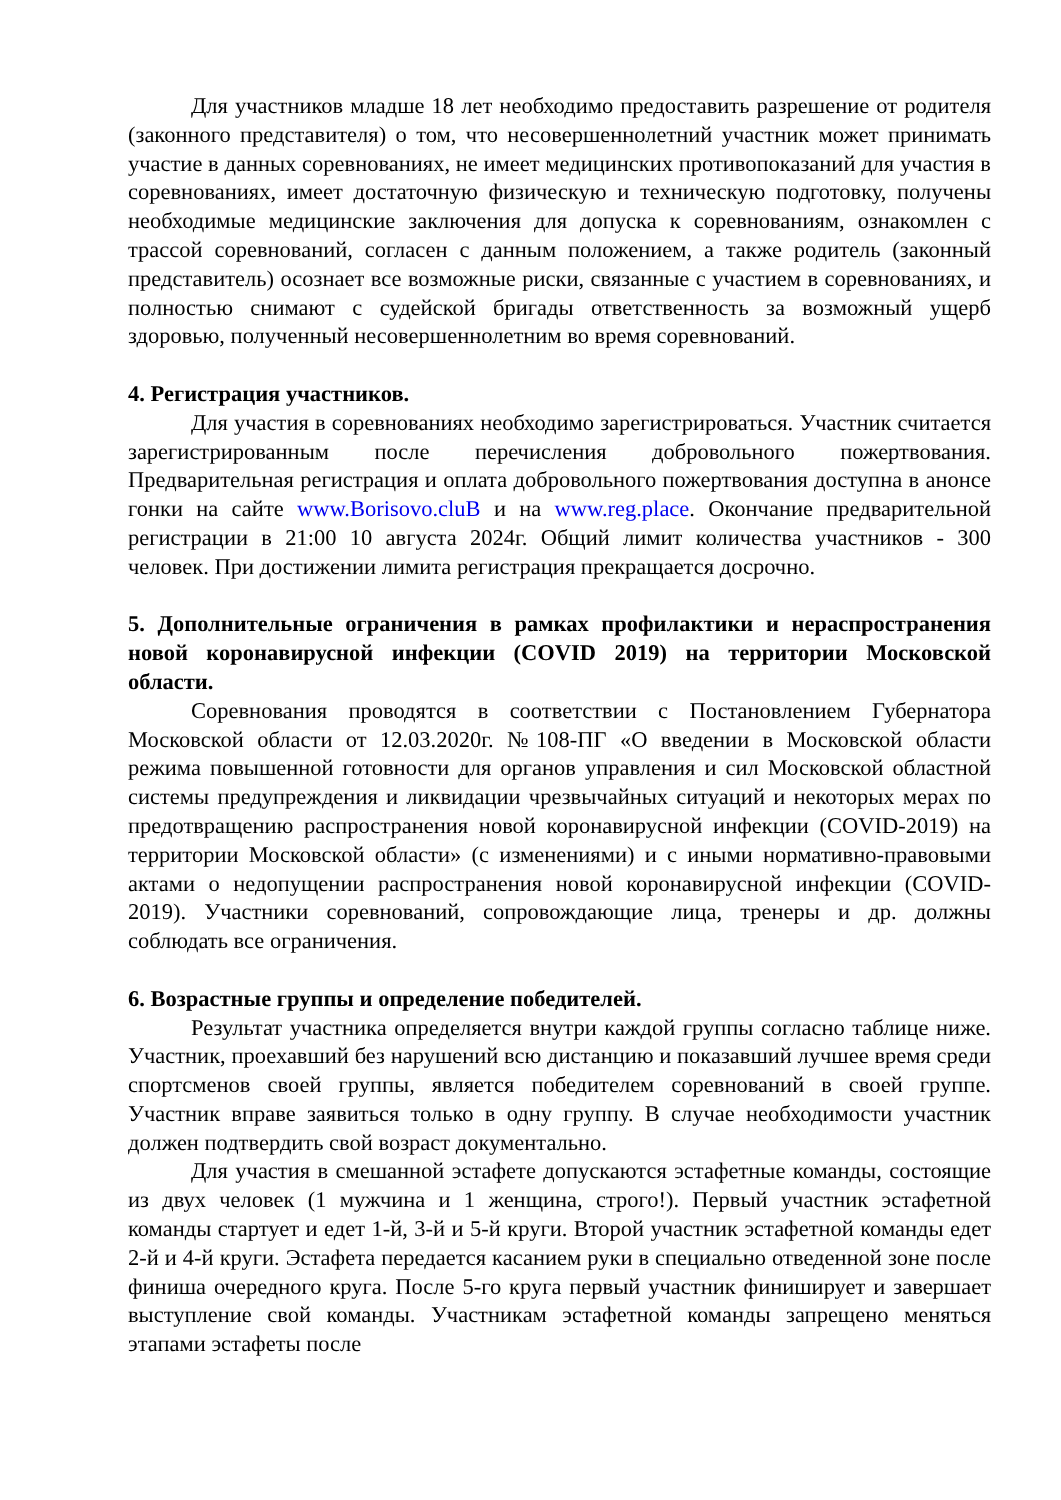Для участников младше 18 лет необходимо предоставить разрешение от родителя (законного представителя) о том, что несовершеннолетний участник может принимать участие в данных соревнованиях, не имеет медицинских противопоказаний для участия в соревнованиях, имеет достаточную физическую и техническую подготовку, получены необходимые медицинские заключения для допуска к соревнованиям, ознакомлен с трассой соревнований, согласен с данным положением, а также родитель (законный представитель) осознает все возможные риски, связанные с участием в соревнованиях, и полностью снимают с судейской бригады ответственность за возможный ущерб здоровью, полученный несовершеннолетним во время соревнований.
4. Регистрация участников.
Для участия в соревнованиях необходимо зарегистрироваться. Участник считается зарегистрированным после перечисления добровольного пожертвования. Предварительная регистрация и оплата добровольного пожертвования доступна в анонсе гонки на сайте www.Borisovo.cluB и на www.reg.place. Окончание предварительной регистрации в 21:00 10 августа 2024г. Общий лимит количества участников - 300 человек. При достижении лимита регистрация прекращается досрочно.
5. Дополнительные ограничения в рамках профилактики и нераспространения новой коронавирусной инфекции (COVID 2019) на территории Московской области.
Соревнования проводятся в соответствии с Постановлением Губернатора Московской области от 12.03.2020г. №108-ПГ «О введении в Московской области режима повышенной готовности для органов управления и сил Московской областной системы предупреждения и ликвидации чрезвычайных ситуаций и некоторых мерах по предотвращению распространения новой коронавирусной инфекции (COVID-2019) на территории Московской области» (с изменениями) и с иными нормативно-правовыми актами о недопущении распространения новой коронавирусной инфекции (COVID-2019). Участники соревнований, сопровождающие лица, тренеры и др. должны соблюдать все ограничения.
6. Возрастные группы и определение победителей.
Результат участника определяется внутри каждой группы согласно таблице ниже. Участник, проехавший без нарушений всю дистанцию и показавший лучшее время среди спортсменов своей группы, является победителем соревнований в своей группе. Участник вправе заявиться только в одну группу. В случае необходимости участник должен подтвердить свой возраст документально.
Для участия в смешанной эстафете допускаются эстафетные команды, состоящие из двух человек (1 мужчина и 1 женщина, строго!). Первый участник эстафетной команды стартует и едет 1-й, 3-й и 5-й круги. Второй участник эстафетной команды едет 2-й и 4-й круги. Эстафета передается касанием руки в специально отведенной зоне после финиша очередного круга. После 5-го круга первый участник финиширует и завершает выступление свой команды. Участникам эстафетной команды запрещено меняться этапами эстафеты после